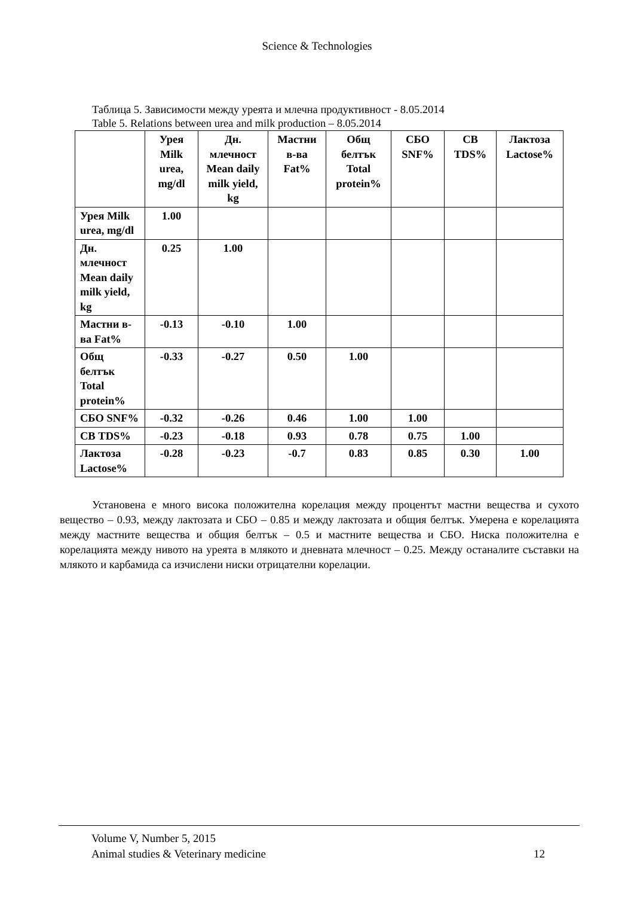Science & Technologies
Таблица 5. Зависимости между уреята и млечна продуктивност - 8.05.2014
Table 5. Relations between urea and milk production – 8.05.2014
| | Урея Milk urea, mg/dl | Дн. млечност Mean daily milk yield, kg | Мастни в-ва Fat% | Общ белтък Total protein% | СБО SNF% | СВ TDS% | Лактоза Lactose% |
| --- | --- | --- | --- | --- | --- | --- | --- |
| Урея Milk urea, mg/dl | 1.00 | | | | | | |
| Дн. млечност Mean daily milk yield, kg | 0.25 | 1.00 | | | | | |
| Мастни в-ва Fat% | -0.13 | -0.10 | 1.00 | | | | |
| Общ белтък Total protein% | -0.33 | -0.27 | 0.50 | 1.00 | | | |
| СБО SNF% | -0.32 | -0.26 | 0.46 | 1.00 | 1.00 | | |
| СВ TDS% | -0.23 | -0.18 | 0.93 | 0.78 | 0.75 | 1.00 | |
| Лактоза Lactose% | -0.28 | -0.23 | -0.7 | 0.83 | 0.85 | 0.30 | 1.00 |
Установена е много висока положителна корелация между процентът мастни вещества и сухото вещество – 0.93, между лактозата и СБО – 0.85 и между лактозата и общия белтък. Умерена е корелацията между мастните вещества и общия белтък – 0.5 и мастните вещества и СБО. Ниска положителна е корелацията между нивото на уреята в млякото и дневната млечност – 0.25. Между останалите съставки на млякото и карбамида са изчислени ниски отрицателни корелации.
Volume V, Number 5, 2015
Animal studies & Veterinary medicine 12